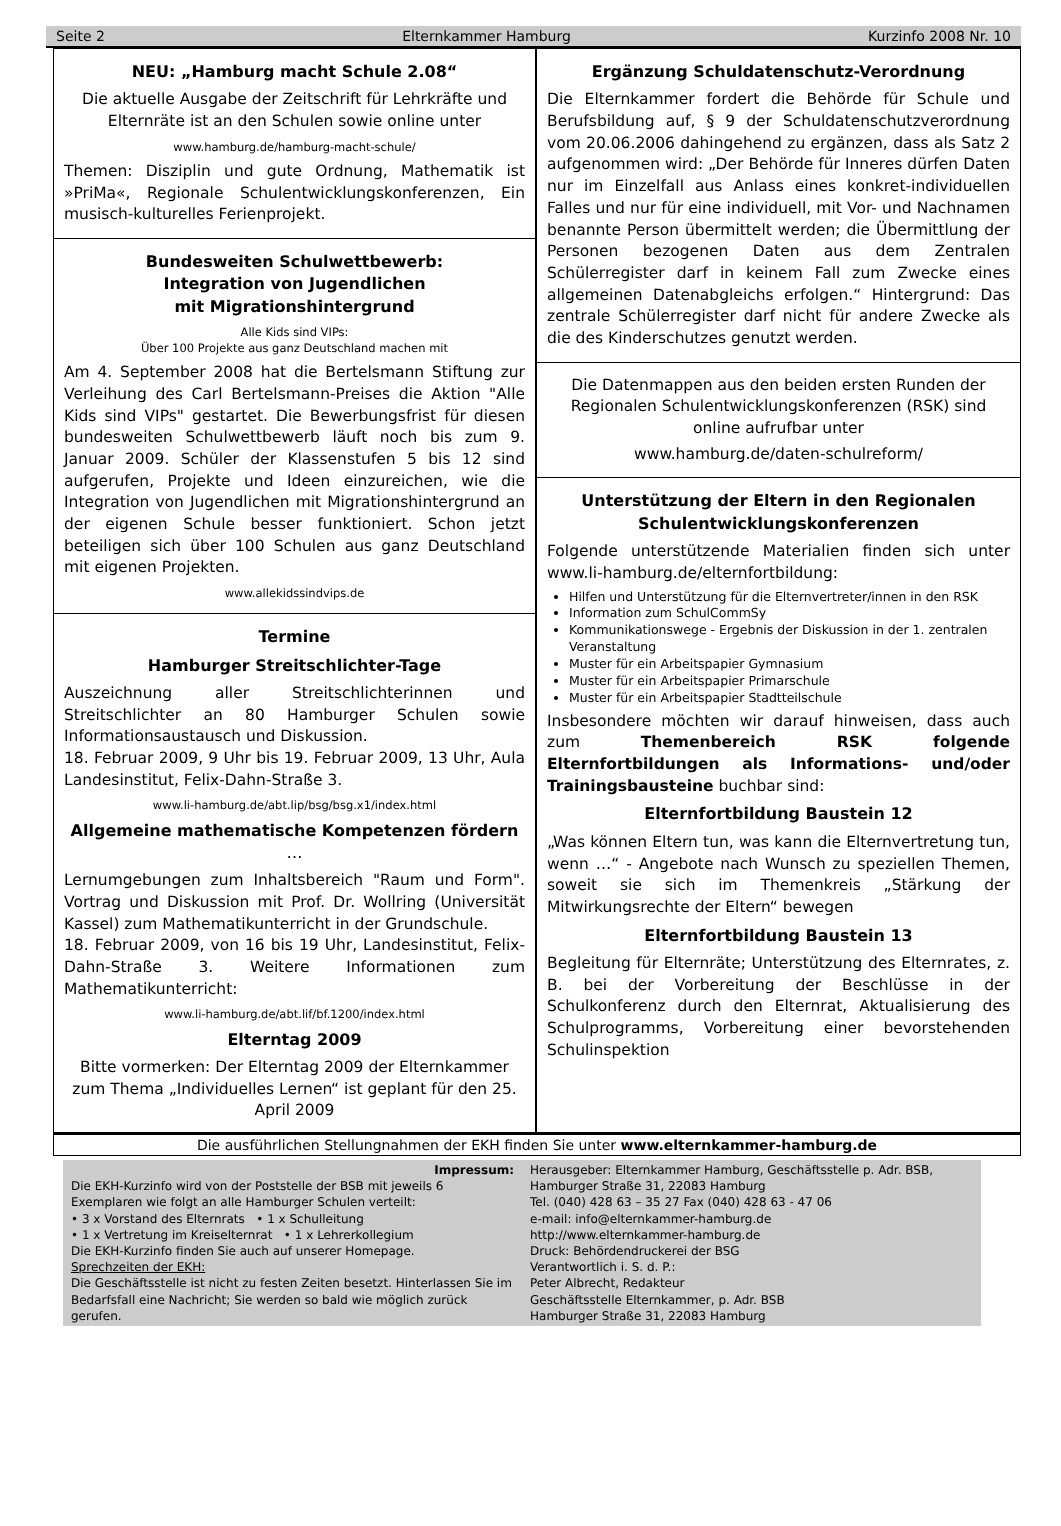Seite 2 Elternkammer Hamburg Kurzinfo 2008 Nr. 10
NEU: „Hamburg macht Schule 2.08“
Die aktuelle Ausgabe der Zeitschrift für Lehrkräfte und Elternräte ist an den Schulen sowie online unter
www.hamburg.de/hamburg-macht-schule/
Themen: Disziplin und gute Ordnung, Mathematik ist »PriMa«, Regionale Schulentwicklungskonferenzen, Ein musisch-kulturelles Ferienprojekt.
Bundesweiten Schulwettbewerb:
Integration von Jugendlichen
mit Migrationshintergrund
Alle Kids sind VIPs:
Über 100 Projekte aus ganz Deutschland machen mit
Am 4. September 2008 hat die Bertelsmann Stiftung zur Verleihung des Carl Bertelsmann-Preises die Aktion "Alle Kids sind VIPs" gestartet. Die Bewerbungsfrist für diesen bundesweiten Schulwettbewerb läuft noch bis zum 9. Januar 2009. Schüler der Klassenstufen 5 bis 12 sind aufgerufen, Projekte und Ideen einzureichen, wie die Integration von Jugendlichen mit Migrationshintergrund an der eigenen Schule besser funktioniert. Schon jetzt beteiligen sich über 100 Schulen aus ganz Deutschland mit eigenen Projekten.
www.allekidssindvips.de
Termine
Hamburger Streitschlichter-Tage
Auszeichnung aller Streitschlichterinnen und Streitschlichter an 80 Hamburger Schulen sowie Informationsaustausch und Diskussion.
18. Februar 2009, 9 Uhr bis 19. Februar 2009, 13 Uhr, Aula Landesinstitut, Felix-Dahn-Straße 3.
www.li-hamburg.de/abt.lip/bsg/bsg.x1/index.html
Allgemeine mathematische Kompetenzen fördern …
Lernumgebungen zum Inhaltsbereich "Raum und Form". Vortrag und Diskussion mit Prof. Dr. Wollring (Universität Kassel) zum Mathematikunterricht in der Grundschule.
18. Februar 2009, von 16 bis 19 Uhr, Landesinstitut, Felix-Dahn-Straße 3. Weitere Informationen zum Mathematikunterricht:
www.li-hamburg.de/abt.lif/bf.1200/index.html
Elterntag 2009
Bitte vormerken: Der Elterntag 2009 der Elternkammer zum Thema „Individuelles Lernen“ ist geplant für den 25. April 2009
Ergänzung Schuldatenschutz-Verordnung
Die Elternkammer fordert die Behörde für Schule und Berufsbildung auf, § 9 der Schuldatenschutzverordnung vom 20.06.2006 dahingehend zu ergänzen, dass als Satz 2 aufgenommen wird: „Der Behörde für Inneres dürfen Daten nur im Einzelfall aus Anlass eines konkret-individuellen Falles und nur für eine individuell, mit Vor- und Nachnamen benannte Person übermittelt werden; die Übermittlung der Personen bezogenen Daten aus dem Zentralen Schülerregister darf in keinem Fall zum Zwecke eines allgemeinen Datenabgleichs erfolgen.“ Hintergrund: Das zentrale Schülerregister darf nicht für andere Zwecke als die des Kinderschutzes genutzt werden.
Die Datenmappen aus den beiden ersten Runden der Regionalen Schulentwicklungskonferenzen (RSK) sind online aufrufbar unter
www.hamburg.de/daten-schulreform/
Unterstützung der Eltern in den Regionalen Schulentwicklungskonferenzen
Folgende unterstützende Materialien finden sich unter www.li-hamburg.de/elternfortbildung:
Hilfen und Unterstützung für die Elternvertreter/innen in den RSK
Information zum SchulCommSy
Kommunikationswege - Ergebnis der Diskussion in der 1. zentralen Veranstaltung
Muster für ein Arbeitspapier Gymnasium
Muster für ein Arbeitspapier Primarschule
Muster für ein Arbeitspapier Stadtteilschule
Insbesondere möchten wir darauf hinweisen, dass auch zum Themenbereich RSK folgende Elternfortbildungen als Informations- und/oder Trainingsbausteine buchbar sind:
Elternfortbildung Baustein 12
„Was können Eltern tun, was kann die Elternvertretung tun, wenn …“ - Angebote nach Wunsch zu speziellen Themen, soweit sie sich im Themenkreis „Stärkung der Mitwirkungsrechte der Eltern“ bewegen
Elternfortbildung Baustein 13
Begleitung für Elternräte; Unterstützung des Elternrates, z. B. bei der Vorbereitung der Beschlüsse in der Schulkonferenz durch den Elternrat, Aktualisierung des Schulprogramms, Vorbereitung einer bevorstehenden Schulinspektion
Die ausführlichen Stellungnahmen der EKH finden Sie unter www.elternkammer-hamburg.de
Impressum:
Die EKH-Kurzinfo wird von der Poststelle der BSB mit jeweils 6 Exemplaren wie folgt an alle Hamburger Schulen verteilt:
• 3 x Vorstand des Elternrats • 1 x Schulleitung
• 1 x Vertretung im Kreiselternrat • 1 x Lehrerkollegium
Die EKH-Kurzinfo finden Sie auch auf unserer Homepage.
Sprechzeiten der EKH:
Die Geschäftsstelle ist nicht zu festen Zeiten besetzt. Hinterlassen Sie im Bedarfsfall eine Nachricht; Sie werden so bald wie möglich zurück gerufen.
Herausgeber: Elternkammer Hamburg, Geschäftsstelle p. Adr. BSB, Hamburger Straße 31, 22083 Hamburg
Tel. (040) 428 63 – 35 27 Fax (040) 428 63 - 47 06
e-mail: info@elternkammer-hamburg.de
http://www.elternkammer-hamburg.de
Druck: Behördendruckerei der BSG
Verantwortlich i. S. d. P.:
Peter Albrecht, Redakteur
Geschäftsstelle Elternkammer, p. Adr. BSB
Hamburger Straße 31, 22083 Hamburg